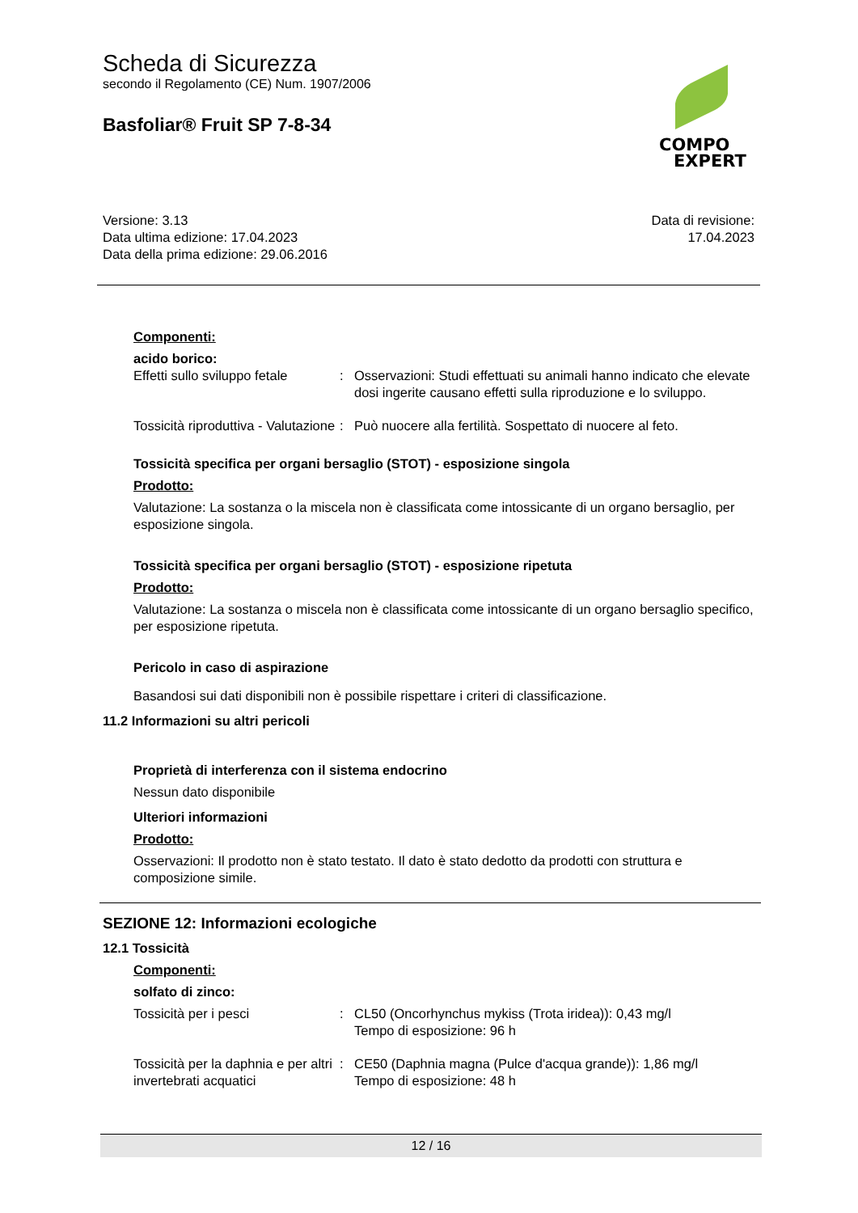Scheda di Sicurezza
secondo il Regolamento (CE) Num. 1907/2006
Basfoliar® Fruit SP 7-8-34
COMPO
EXPERT
Versione: 3.13
Data ultima edizione: 17.04.2023
Data della prima edizione: 29.06.2016
Data di revisione:
17.04.2023
Componenti:
acido borico:
Effetti sullo sviluppo fetale
: Osservazioni: Studi effettuati su animali hanno indicato che elevate dosi ingerite causano effetti sulla riproduzione e lo sviluppo.
Tossicità riproduttiva - Valutazione
: Può nuocere alla fertilità. Sospettato di nuocere al feto.
Tossicità specifica per organi bersaglio (STOT) - esposizione singola
Prodotto:
Valutazione: La sostanza o la miscela non è classificata come intossicante di un organo bersaglio, per esposizione singola.
Tossicità specifica per organi bersaglio (STOT) - esposizione ripetuta
Prodotto:
Valutazione: La sostanza o miscela non è classificata come intossicante di un organo bersaglio specifico, per esposizione ripetuta.
Pericolo in caso di aspirazione
Basandosi sui dati disponibili non è possibile rispettare i criteri di classificazione.
11.2 Informazioni su altri pericoli
Proprietà di interferenza con il sistema endocrino
Nessun dato disponibile
Ulteriori informazioni
Prodotto:
Osservazioni: Il prodotto non è stato testato. Il dato è stato dedotto da prodotti con struttura e composizione simile.
SEZIONE 12: Informazioni ecologiche
12.1 Tossicità
Componenti:
solfato di zinco:
Tossicità per i pesci : CL50 (Oncorhynchus mykiss (Trota iridea)): 0,43 mg/l
Tempo di esposizione: 96 h
Tossicità per la daphnia e per altri invertebrati acquatici
: CE50 (Daphnia magna (Pulce d'acqua grande)): 1,86 mg/l
Tempo di esposizione: 48 h
12 / 16